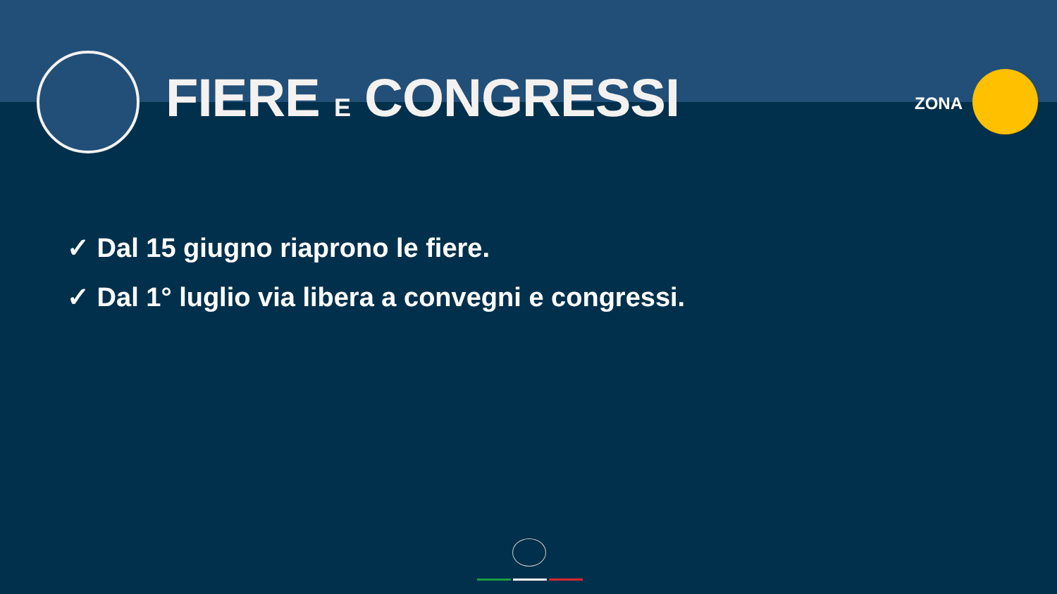FIERE E CONGRESSI ZONA
✓ Dal 15 giugno riaprono le fiere.
✓ Dal 1° luglio via libera a convegni e congressi.